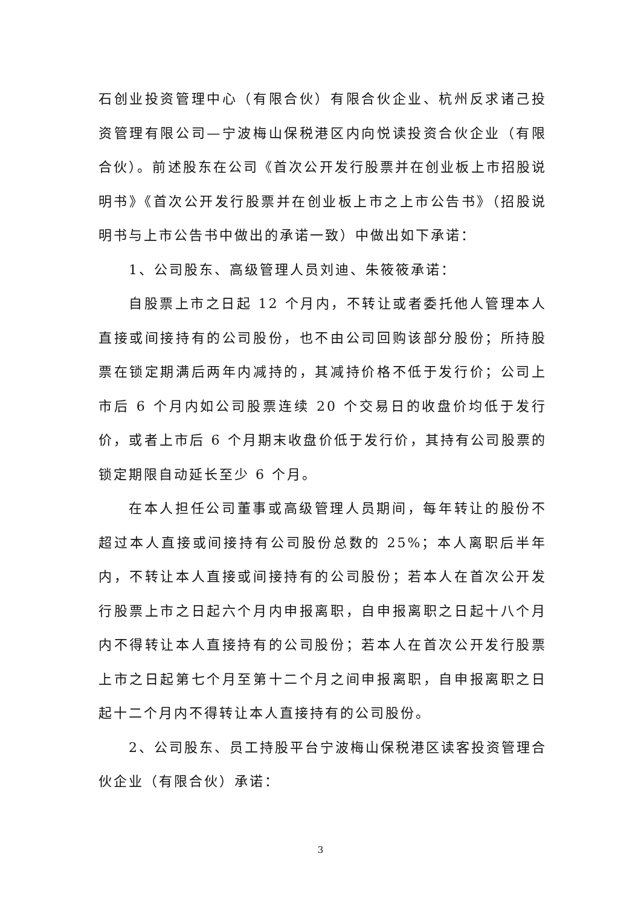石创业投资管理中心（有限合伙）有限合伙企业、杭州反求诸己投资管理有限公司—宁波梅山保税港区内向悦读投资合伙企业（有限合伙）。前述股东在公司《首次公开发行股票并在创业板上市招股说明书》《首次公开发行股票并在创业板上市之上市公告书》（招股说明书与上市公告书中做出的承诺一致）中做出如下承诺：
1、公司股东、高级管理人员刘迪、朱筱筱承诺：
自股票上市之日起 12 个月内，不转让或者委托他人管理本人直接或间接持有的公司股份，也不由公司回购该部分股份；所持股票在锁定期满后两年内减持的，其减持价格不低于发行价；公司上市后 6 个月内如公司股票连续 20 个交易日的收盘价均低于发行价，或者上市后 6 个月期末收盘价低于发行价，其持有公司股票的锁定期限自动延长至少 6 个月。
在本人担任公司董事或高级管理人员期间，每年转让的股份不超过本人直接或间接持有公司股份总数的 25%；本人离职后半年内，不转让本人直接或间接持有的公司股份；若本人在首次公开发行股票上市之日起六个月内申报离职，自申报离职之日起十八个月内不得转让本人直接持有的公司股份；若本人在首次公开发行股票上市之日起第七个月至第十二个月之间申报离职，自申报离职之日起十二个月内不得转让本人直接持有的公司股份。
2、公司股东、员工持股平台宁波梅山保税港区读客投资管理合伙企业（有限合伙）承诺：
3